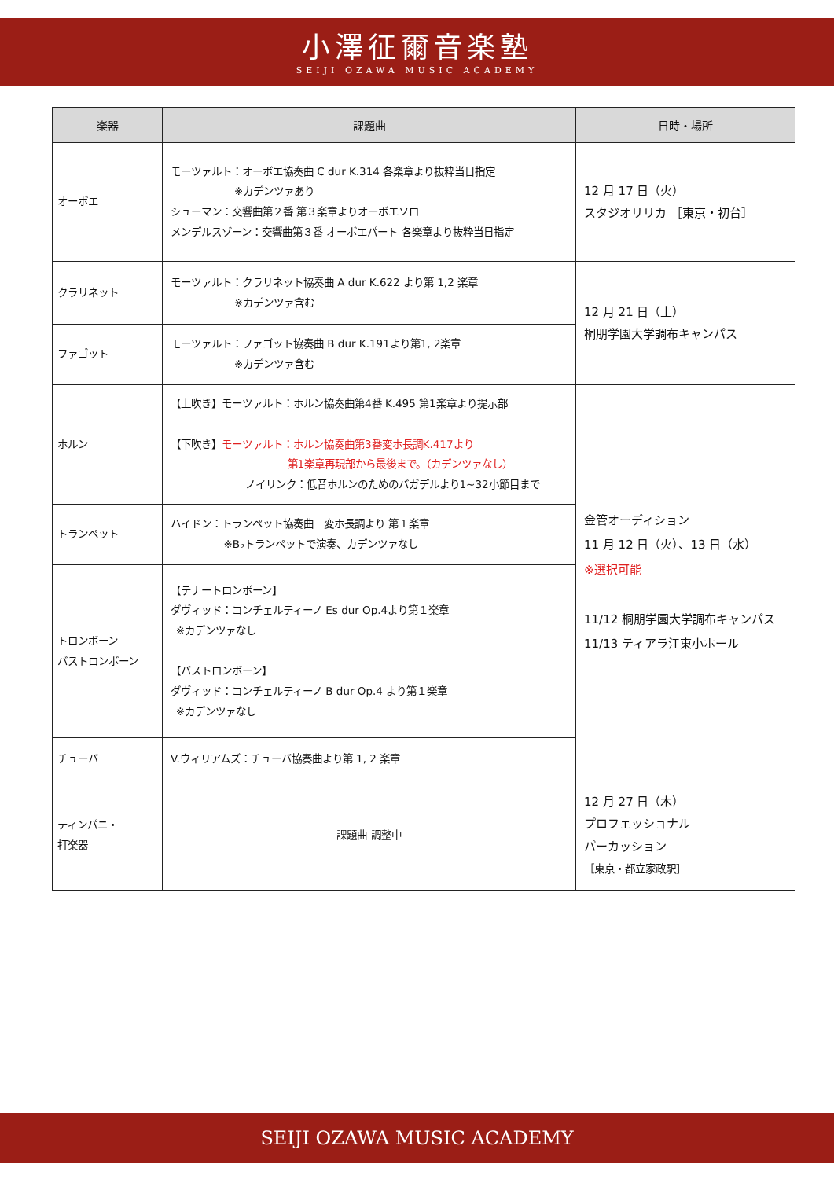小澤征爾音楽塾
SEIJI OZAWA MUSIC ACADEMY
| 楽器 | 課題曲 | 日時・場所 |
| --- | --- | --- |
| オーボエ | モーツァルト：オーボエ協奏曲 C dur K.314 各楽章より抜粋当日指定 ※カデンツァあり シューマン：交響曲第２番 第３楽章よりオーボエソロ メンデルスゾーン：交響曲第３番 オーボエパート 各楽章より抜粋当日指定 | 12 月 17 日（火） スタジオリリカ ［東京・初台］ |
| クラリネット | モーツァルト：クラリネット協奏曲 A dur K.622 より第 1,2 楽章 ※カデンツァ含む | 12 月 21 日（土） 桐朋学園大学調布キャンパス |
| ファゴット | モーツァルト：ファゴット協奏曲 B dur K.191より第1, 2楽章 ※カデンツァ含む | |
| ホルン | 【上吹き】モーツァルト：ホルン協奏曲第4番 K.495 第1楽章より提示部 【下吹き】 モーツァルト：ホルン協奏曲第3番変ホ長調K.417より 第1楽章再現部から最後まで。（カデンツァなし） ノイリンク：低音ホルンのためのバガデルより1~32小節目まで | 金管オーディション 11 月 12 日（火）、13 日（水） ※選択可能 11/12 桐朋学園大学調布キャンパス 11/13 ティアラ江東小ホール |
| トランペット | ハイドン：トランペット協奏曲 変ホ長調より 第１楽章 ※B♭トランペットで演奏、カデンツァなし | |
| トロンボーン バストロンボーン | 【テナートロンボーン】 ダヴィッド：コンチェルティーノ Es dur Op.4より第１楽章 ※カデンツァなし 【バストロンボーン】 ダヴィッド：コンチェルティーノ B dur Op.4 より第１楽章 ※カデンツァなし | |
| チューバ | V.ウィリアムズ：チューバ協奏曲より第 1, 2 楽章 | |
| ティンパニ・ 打楽器 | 課題曲 調整中 | 12 月 27 日（木） プロフェッショナル パーカッション ［東京・都立家政駅］ |
SEIJI OZAWA MUSIC ACADEMY